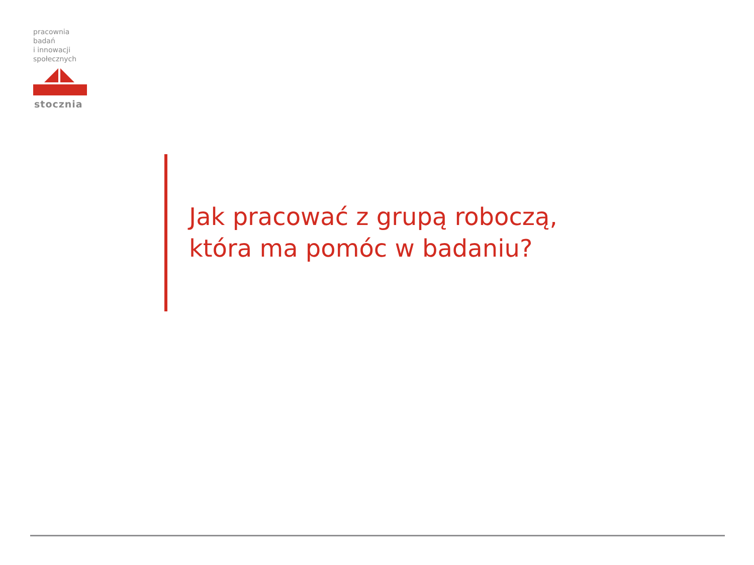pracownia badań
i innowacji
społecznych
stocznia
Jak pracować z grupą roboczą,
która ma pomóc w badaniu?